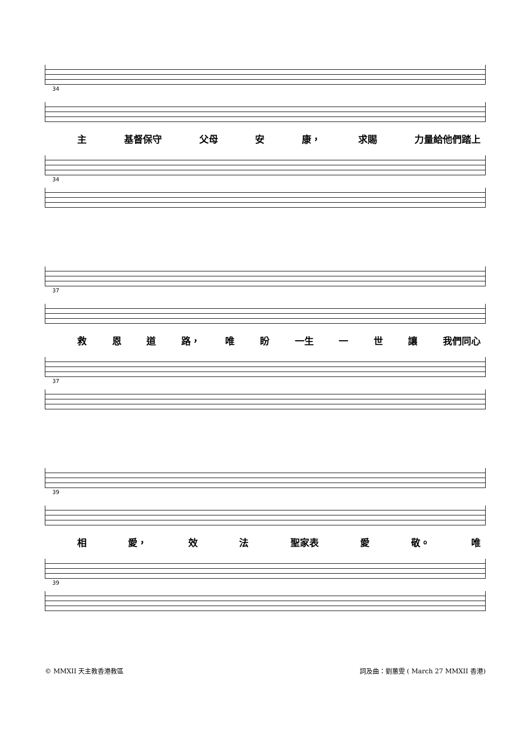34
主 基督保守 父母 安 康， 求賜 力量給他們踏上
34
37
救 恩 道 路， 唯 盼 一生 一 世 讓 我們同心
37
39
相 愛， 效 法 聖家表 愛 敬。 唯
39
© MMXII 天主教香港教區 詞及曲：劉蕙雯 ( March 27 MMXII 香港)